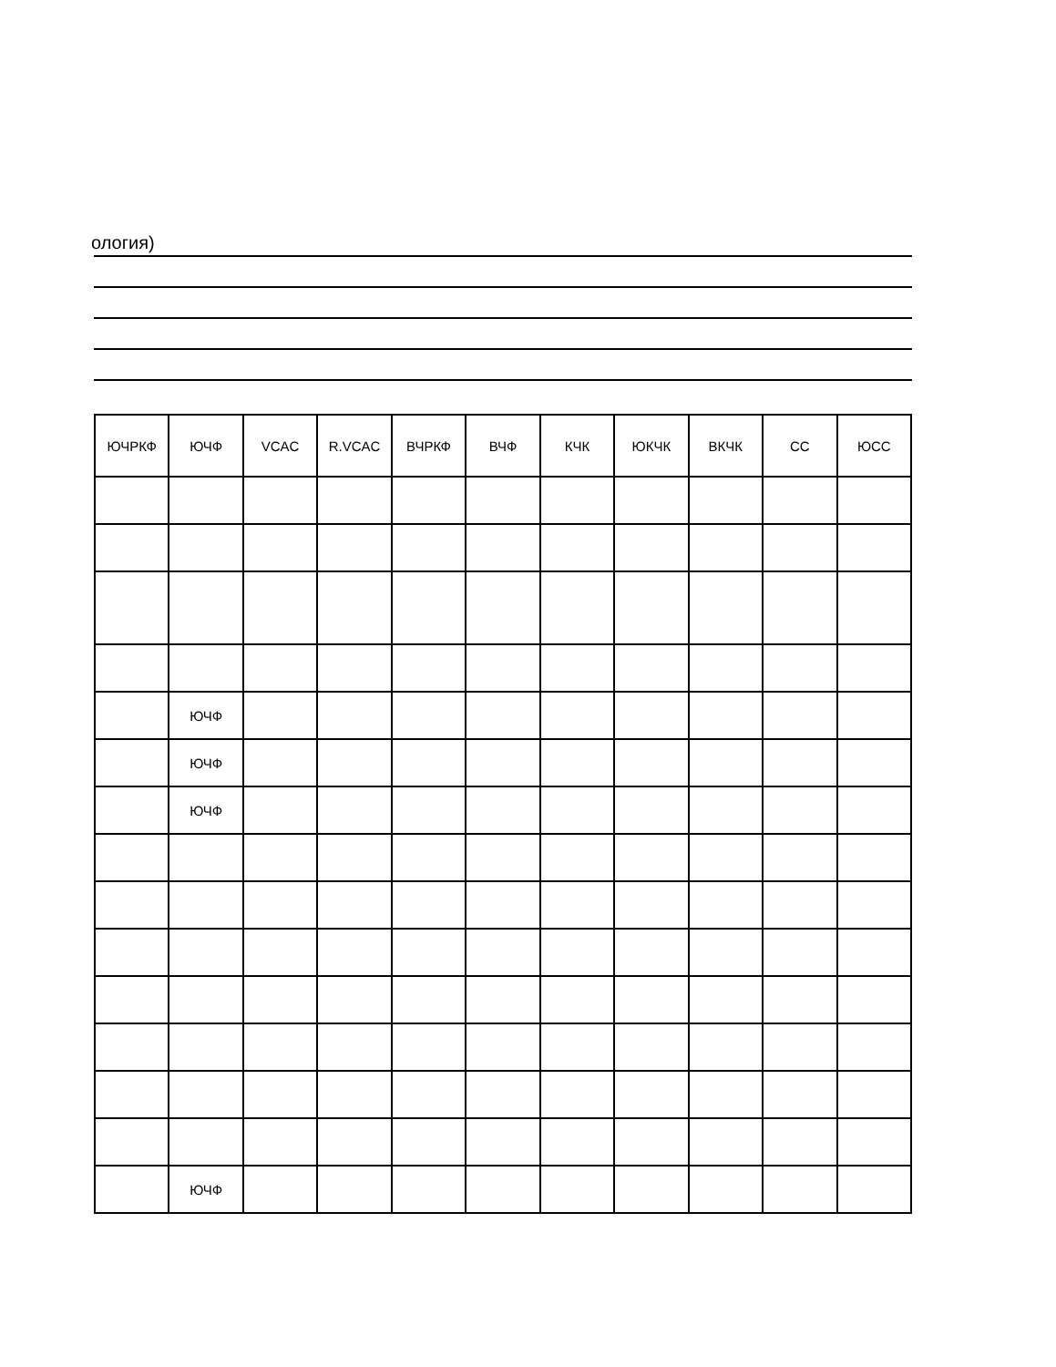ология)
| ЮЧРКФ | ЮЧФ | VCAC | R.VCAC | ВЧРКФ | ВЧФ | КЧК | ЮКЧК | ВКЧК | СС | ЮСС |
| --- | --- | --- | --- | --- | --- | --- | --- | --- | --- | --- |
| | ЮЧФ | | | | | | | | | |
| | ЮЧФ | | | | | | | | | |
| | ЮЧФ | | | | | | | | | |
| | ЮЧФ | | | | | | | | | |